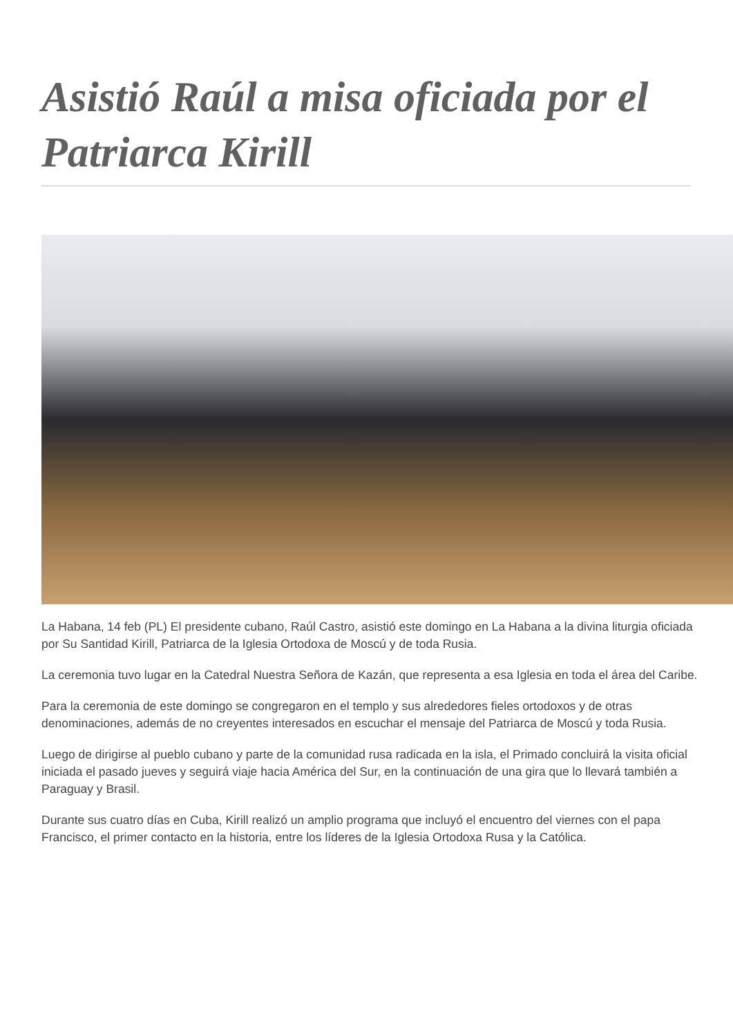Asistió Raúl a misa oficiada por el Patriarca Kirill
La Habana, 14 feb (PL) El presidente cubano, Raúl Castro, asistió este domingo en La Habana a la divina liturgia oficiada por Su Santidad Kirill, Patriarca de la Iglesia Ortodoxa de Moscú y de toda Rusia.
La ceremonia tuvo lugar en la Catedral Nuestra Señora de Kazán, que representa a esa Iglesia en toda el área del Caribe.
Para la ceremonia de este domingo se congregaron en el templo y sus alrededores fieles ortodoxos y de otras denominaciones, además de no creyentes interesados en escuchar el mensaje del Patriarca de Moscú y toda Rusia.
Luego de dirigirse al pueblo cubano y parte de la comunidad rusa radicada en la isla, el Primado concluirá la visita oficial iniciada el pasado jueves y seguirá viaje hacia América del Sur, en la continuación de una gira que lo llevará también a Paraguay y Brasil.
Durante sus cuatro días en Cuba, Kirill realizó un amplio programa que incluyó el encuentro del viernes con el papa Francisco, el primer contacto en la historia, entre los líderes de la Iglesia Ortodoxa Rusa y la Católica.